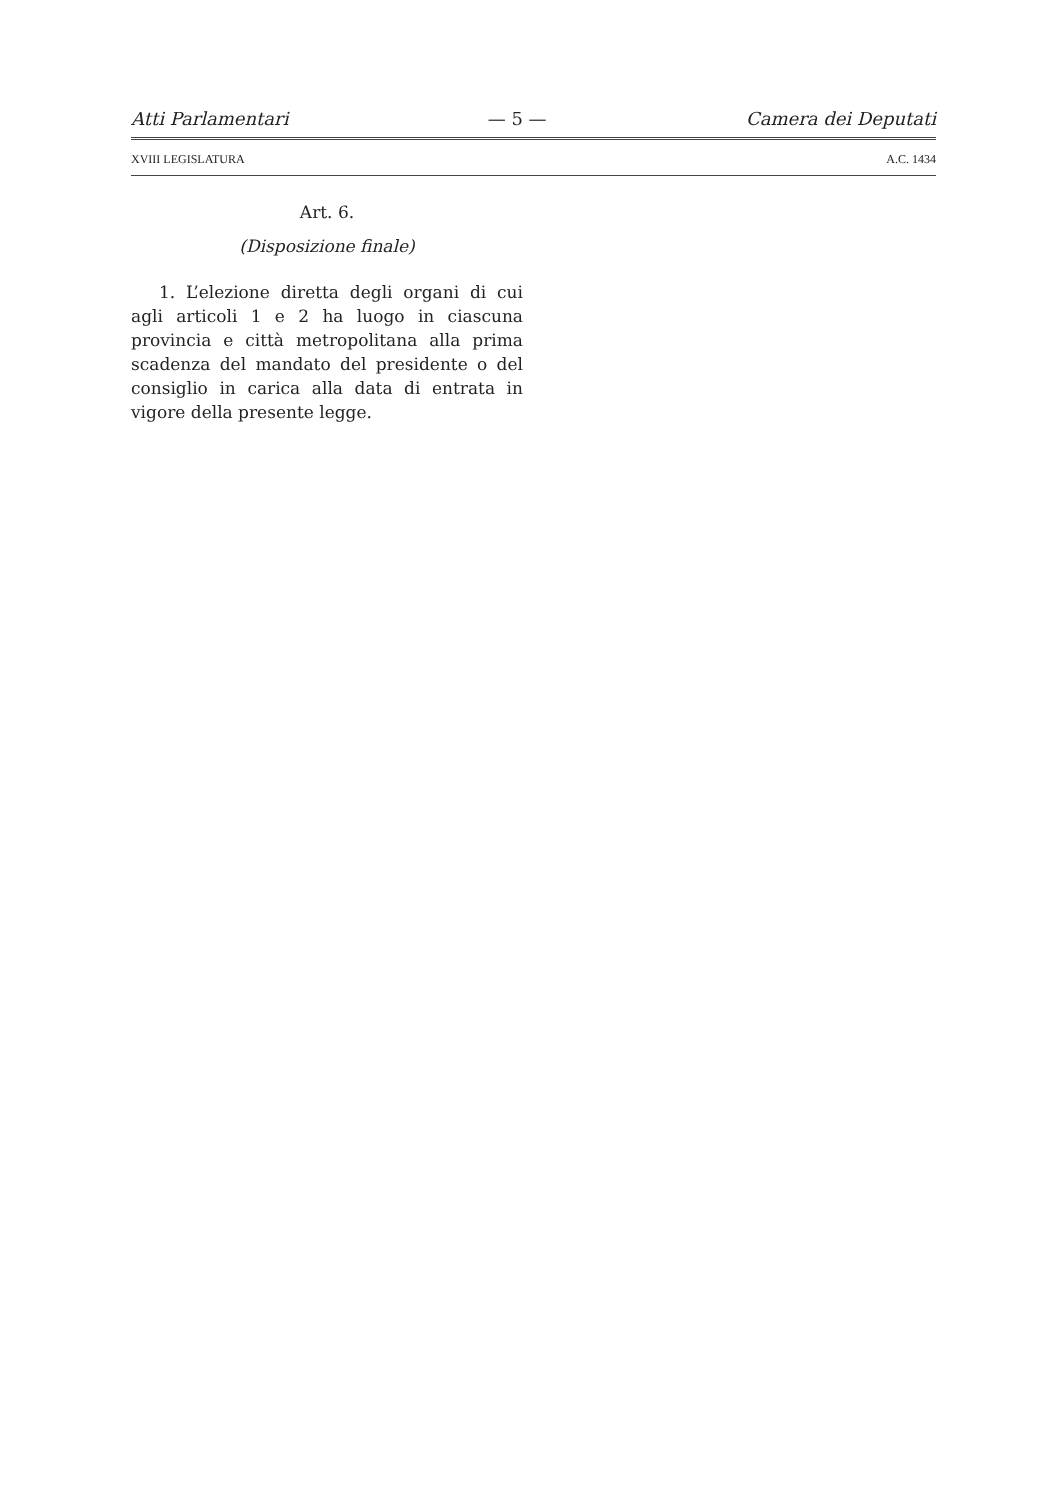Atti Parlamentari — 5 — Camera dei Deputati
XVIII LEGISLATURA A.C. 1434
Art. 6.
(Disposizione finale)
1. L’elezione diretta degli organi di cui agli articoli 1 e 2 ha luogo in ciascuna provincia e città metropolitana alla prima scadenza del mandato del presidente o del consiglio in carica alla data di entrata in vigore della presente legge.